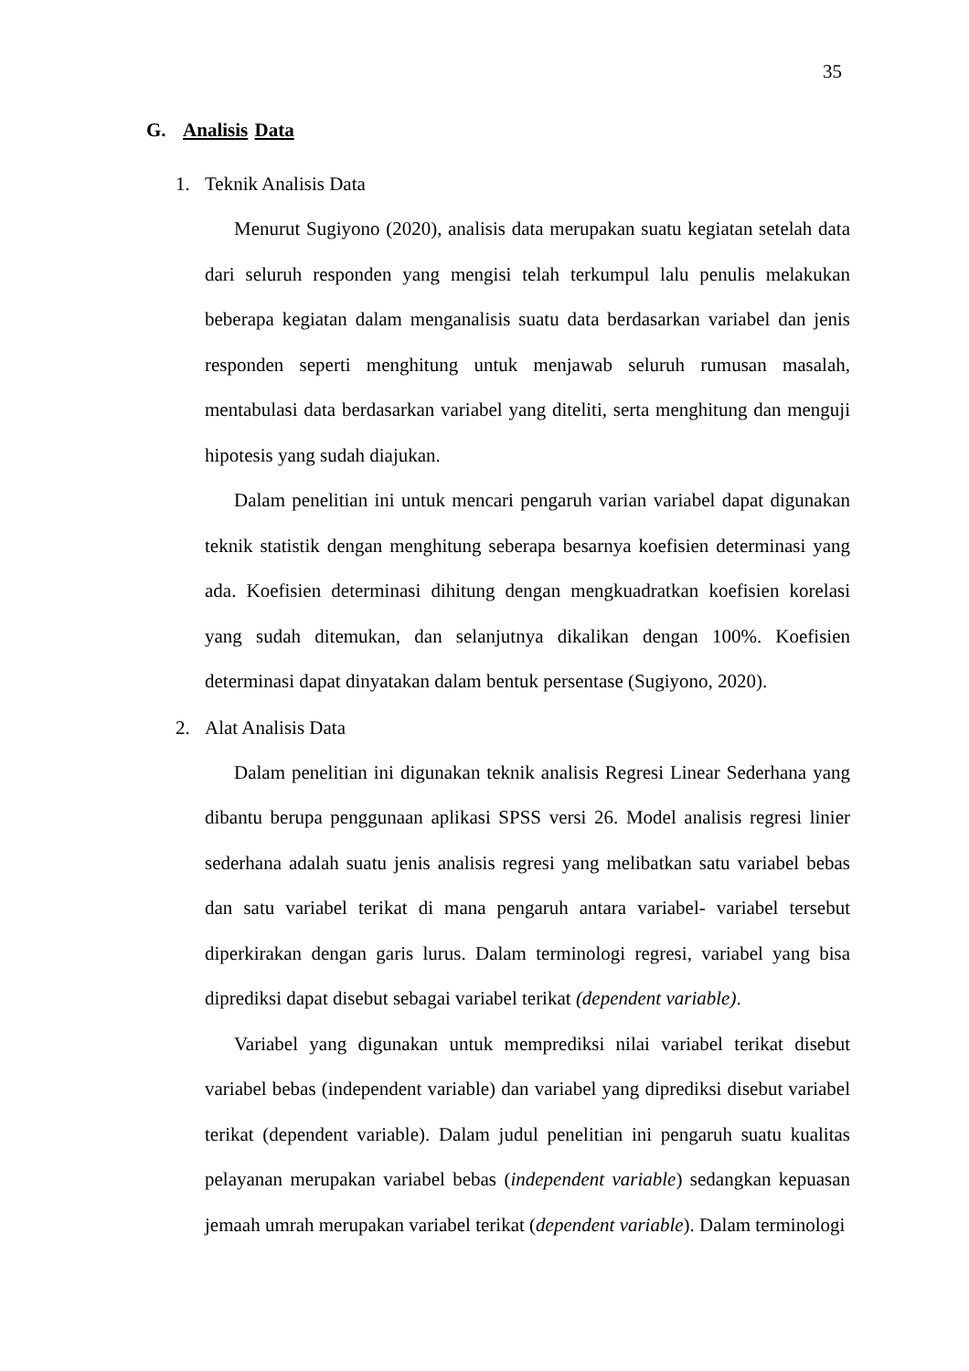35
G. Analisis Data
1. Teknik Analisis Data
Menurut Sugiyono (2020), analisis data merupakan suatu kegiatan setelah data dari seluruh responden yang mengisi telah terkumpul lalu penulis melakukan beberapa kegiatan dalam menganalisis suatu data berdasarkan variabel dan jenis responden seperti menghitung untuk menjawab seluruh rumusan masalah, mentabulasi data berdasarkan variabel yang diteliti, serta menghitung dan menguji hipotesis yang sudah diajukan.
Dalam penelitian ini untuk mencari pengaruh varian variabel dapat digunakan teknik statistik dengan menghitung seberapa besarnya koefisien determinasi yang ada. Koefisien determinasi dihitung dengan mengkuadratkan koefisien korelasi yang sudah ditemukan, dan selanjutnya dikalikan dengan 100%. Koefisien determinasi dapat dinyatakan dalam bentuk persentase (Sugiyono, 2020).
2. Alat Analisis Data
Dalam penelitian ini digunakan teknik analisis Regresi Linear Sederhana yang dibantu berupa penggunaan aplikasi SPSS versi 26. Model analisis regresi linier sederhana adalah suatu jenis analisis regresi yang melibatkan satu variabel bebas dan satu variabel terikat di mana pengaruh antara variabel- variabel tersebut diperkirakan dengan garis lurus. Dalam terminologi regresi, variabel yang bisa diprediksi dapat disebut sebagai variabel terikat (dependent variable).
Variabel yang digunakan untuk memprediksi nilai variabel terikat disebut variabel bebas (independent variable) dan variabel yang diprediksi disebut variabel terikat (dependent variable). Dalam judul penelitian ini pengaruh suatu kualitas pelayanan merupakan variabel bebas (independent variable) sedangkan kepuasan jemaah umrah merupakan variabel terikat (dependent variable). Dalam terminologi